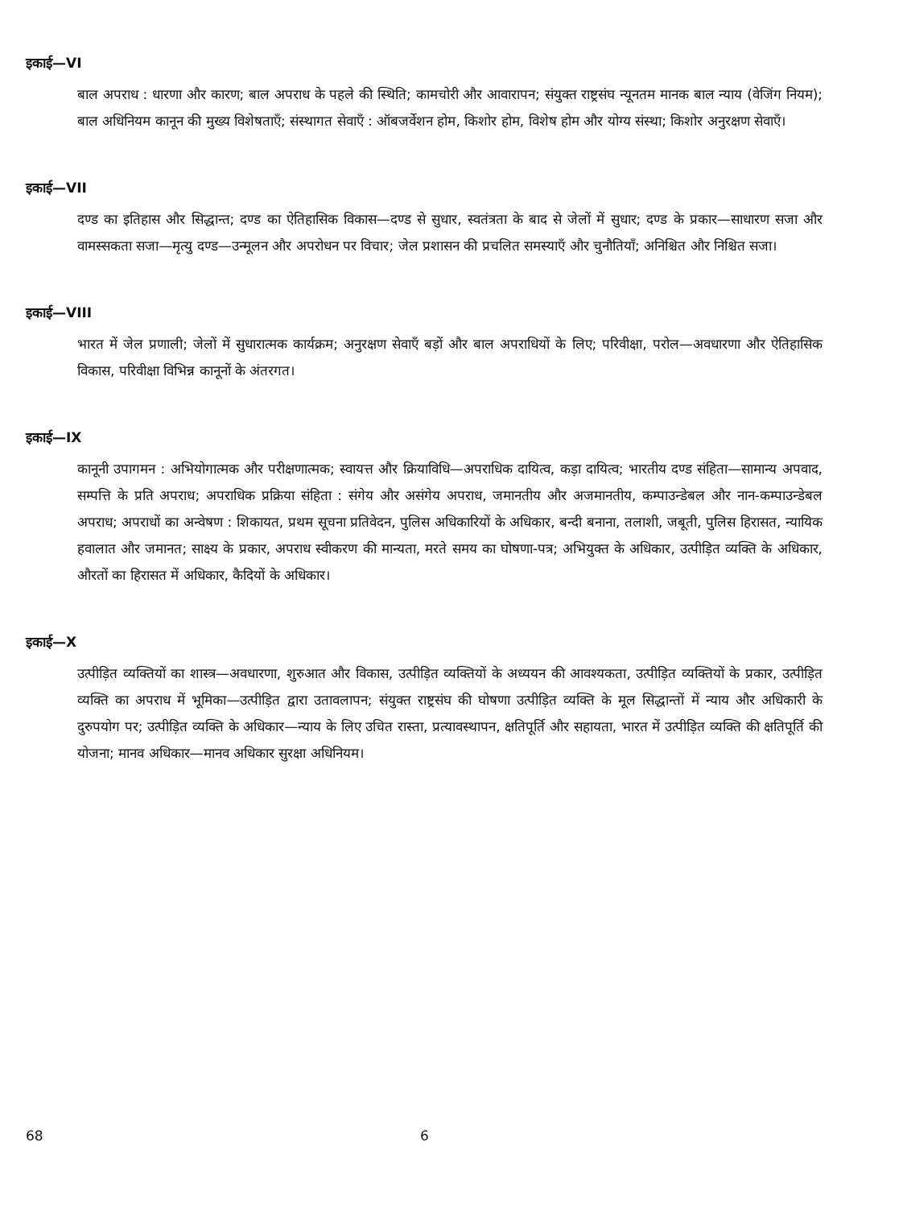इकाई—VI
बाल अपराध : धारणा और कारण; बाल अपराध के पहले की स्थिति; कामचोरी और आवारापन; संयुक्त राष्ट्रसंघ न्यूनतम मानक बाल न्याय (वेजिंग नियम); बाल अधिनियम कानून की मुख्य विशेषताएँ; संस्थागत सेवाएँ : ऑबजर्वेशन होम, किशोर होम, विशेष होम और योग्य संस्था; किशोर अनुरक्षण सेवाएँ।
इकाई—VII
दण्ड का इतिहास और सिद्धान्त; दण्ड का ऐतिहासिक विकास—दण्ड से सुधार, स्वतंत्रता के बाद से जेलों में सुधार; दण्ड के प्रकार—साधारण सजा और वामस्सकता सजा—मृत्यु दण्ड—उन्मूलन और अपरोधन पर विचार; जेल प्रशासन की प्रचलित समस्याएँ और चुनौतियाँ; अनिश्चित और निश्चित सजा।
इकाई—VIII
भारत में जेल प्रणाली; जेलों में सुधारात्मक कार्यक्रम; अनुरक्षण सेवाएँ बड़ों और बाल अपराधियों के लिए; परिवीक्षा, परोल—अवधारणा और ऐतिहासिक विकास, परिवीक्षा विभिन्न कानूनों के अंतरगत।
इकाई—IX
कानूनी उपागमन : अभियोगात्मक और परीक्षणात्मक; स्वायत्त और क्रियाविधि—अपराधिक दायित्व, कड़ा दायित्व; भारतीय दण्ड संहिता—सामान्य अपवाद, सम्पत्ति के प्रति अपराध; अपराधिक प्रक्रिया संहिता : संगेय और असंगेय अपराध, जमानतीय और अजमानतीय, कम्पाउन्डेबल और नान-कम्पाउन्डेबल अपराध; अपराधों का अन्वेषण : शिकायत, प्रथम सूचना प्रतिवेदन, पुलिस अधिकारियों के अधिकार, बन्दी बनाना, तलाशी, जबूती, पुलिस हिरासत, न्यायिक हवालात और जमानत; साक्ष्य के प्रकार, अपराध स्वीकरण की मान्यता, मरते समय का घोषणा-पत्र; अभियुक्त के अधिकार, उत्पीड़ित व्यक्ति के अधिकार, औरतों का हिरासत में अधिकार, कैदियों के अधिकार।
इकाई—X
उत्पीड़ित व्यक्तियों का शास्त्र—अवधारणा, शुरुआत और विकास, उत्पीड़ित व्यक्तियों के अध्ययन की आवश्यकता, उत्पीड़ित व्यक्तियों के प्रकार, उत्पीड़ित व्यक्ति का अपराध में भूमिका—उत्पीड़ित द्वारा उतावलापन; संयुक्त राष्ट्रसंघ की घोषणा उत्पीड़ित व्यक्ति के मूल सिद्धान्तों में न्याय और अधिकारी के दुरुपयोग पर; उत्पीड़ित व्यक्ति के अधिकार—न्याय के लिए उचित रास्ता, प्रत्यावस्थापन, क्षतिपूर्ति और सहायता, भारत में उत्पीड़ित व्यक्ति की क्षतिपूर्ति की योजना; मानव अधिकार—मानव अधिकार सुरक्षा अधिनियम।
68 6